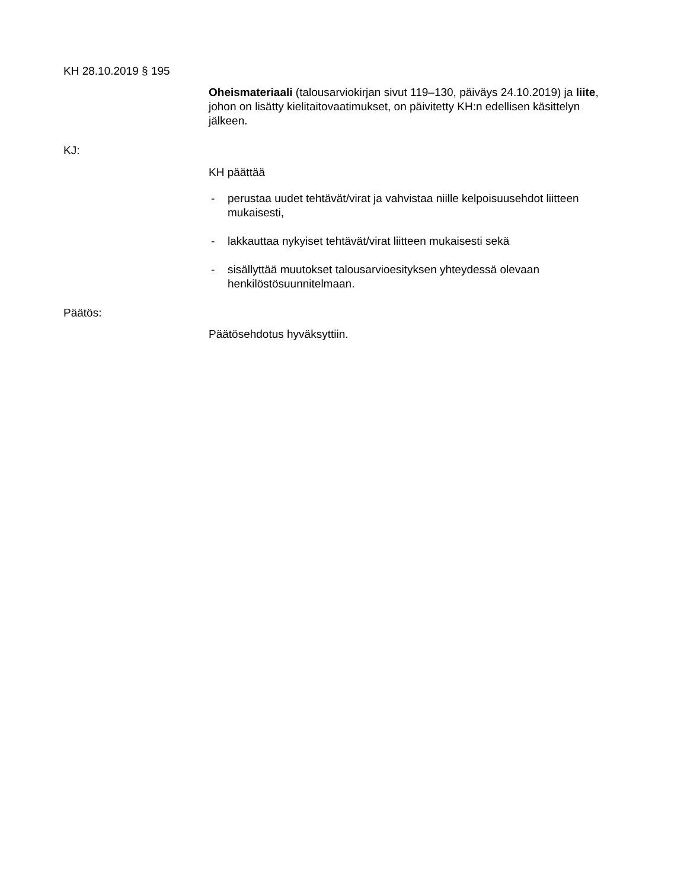KH 28.10.2019 § 195
Oheismateriaali (talousarviokirjan sivut 119–130, päiväys 24.10.2019) ja liite, johon on lisätty kielitaitovaatimukset, on päivitetty KH:n edellisen käsittelyn jälkeen.
KJ:
KH päättää
- perustaa uudet tehtävät/virat ja vahvistaa niille kelpoisuusehdot liitteen mukaisesti,
- lakkauttaa nykyiset tehtävät/virat liitteen mukaisesti sekä
- sisällyttää muutokset talousarvioesityksen yhteydessä olevaan henkilöstösuunnitelmaan.
Päätös:
Päätösehdotus hyväksyttiin.